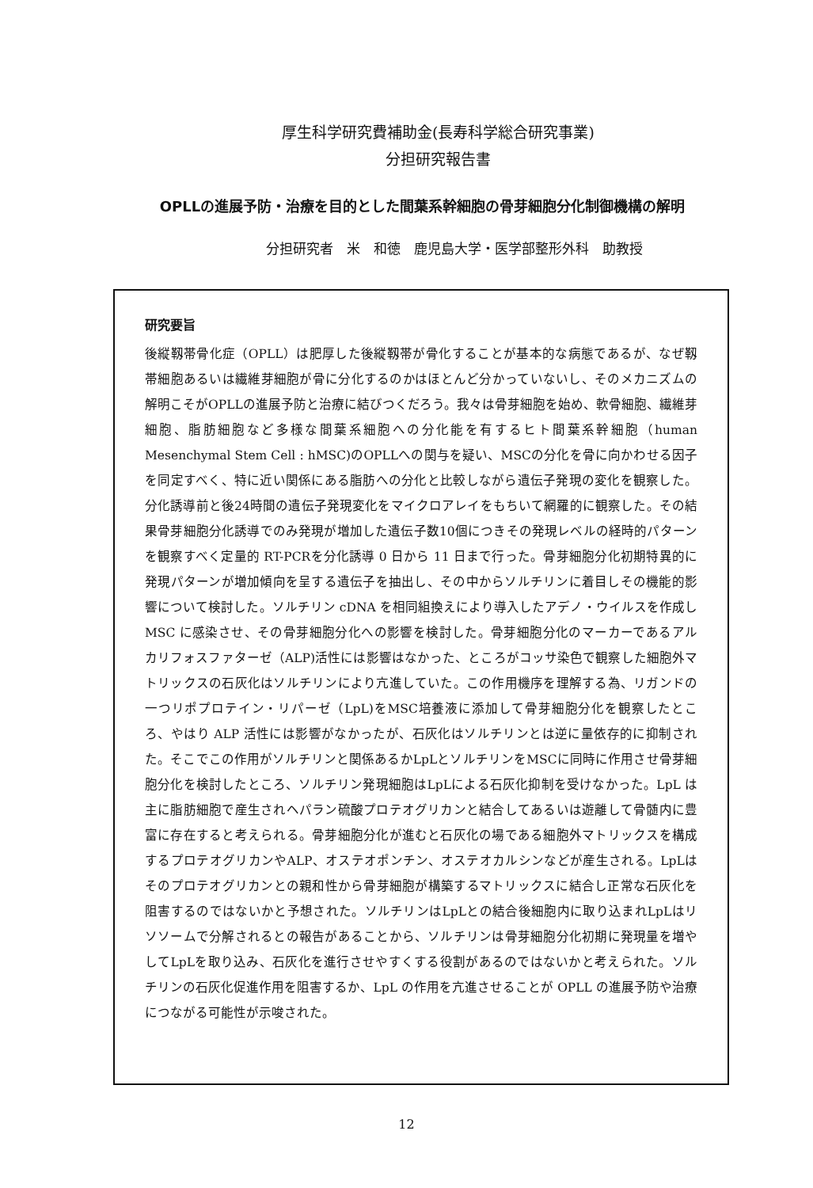厚生科学研究費補助金(長寿科学総合研究事業)
分担研究報告書
OPLLの進展予防・治療を目的とした間葉系幹細胞の骨芽細胞分化制御機構の解明
分担研究者　米　和徳　鹿児島大学・医学部整形外科　助教授
研究要旨
後縦靱帯骨化症（OPLL）は肥厚した後縦靱帯が骨化することが基本的な病態であるが、なぜ靱帯細胞あるいは繊維芽細胞が骨に分化するのかはほとんど分かっていないし、そのメカニズムの解明こそがOPLLの進展予防と治療に結びつくだろう。我々は骨芽細胞を始め、軟骨細胞、繊維芽細胞、脂肪細胞など多様な間葉系細胞への分化能を有するヒト間葉系幹細胞（human Mesenchymal Stem Cell : hMSC)のOPLLへの関与を疑い、MSCの分化を骨に向かわせる因子を同定すべく、特に近い関係にある脂肪への分化と比較しながら遺伝子発現の変化を観察した。分化誘導前と後24時間の遺伝子発現変化をマイクロアレイをもちいて網羅的に観察した。その結果骨芽細胞分化誘導でのみ発現が増加した遺伝子数10個につきその発現レベルの経時的パターンを観察すべく定量的 RT-PCRを分化誘導 0 日から 11 日まで行った。骨芽細胞分化初期特異的に発現パターンが増加傾向を呈する遺伝子を抽出し、その中からソルチリンに着目しその機能的影響について検討した。ソルチリン cDNA を相同組換えにより導入したアデノ・ウイルスを作成し MSC に感染させ、その骨芽細胞分化への影響を検討した。骨芽細胞分化のマーカーであるアルカリフォスファターゼ（ALP)活性には影響はなかった、ところがコッサ染色で観察した細胞外マトリックスの石灰化はソルチリンにより亢進していた。この作用機序を理解する為、リガンドの一つリポプロテイン・リパーゼ（LpL)をMSC培養液に添加して骨芽細胞分化を観察したところ、やはり ALP 活性には影響がなかったが、石灰化はソルチリンとは逆に量依存的に抑制された。そこでこの作用がソルチリンと関係あるかLpLとソルチリンをMSCに同時に作用させ骨芽細胞分化を検討したところ、ソルチリン発現細胞はLpLによる石灰化抑制を受けなかった。LpL は主に脂肪細胞で産生されヘパラン硫酸プロテオグリカンと結合してあるいは遊離して骨髄内に豊富に存在すると考えられる。骨芽細胞分化が進むと石灰化の場である細胞外マトリックスを構成するプロテオグリカンやALP、オステオポンチン、オステオカルシンなどが産生される。LpLはそのプロテオグリカンとの親和性から骨芽細胞が構築するマトリックスに結合し正常な石灰化を阻害するのではないかと予想された。ソルチリンはLpLとの結合後細胞内に取り込まれLpLはリソソームで分解されるとの報告があることから、ソルチリンは骨芽細胞分化初期に発現量を増やしてLpLを取り込み、石灰化を進行させやすくする役割があるのではないかと考えられた。ソルチリンの石灰化促進作用を阻害するか、LpL の作用を亢進させることが OPLL の進展予防や治療につながる可能性が示唆された。
12